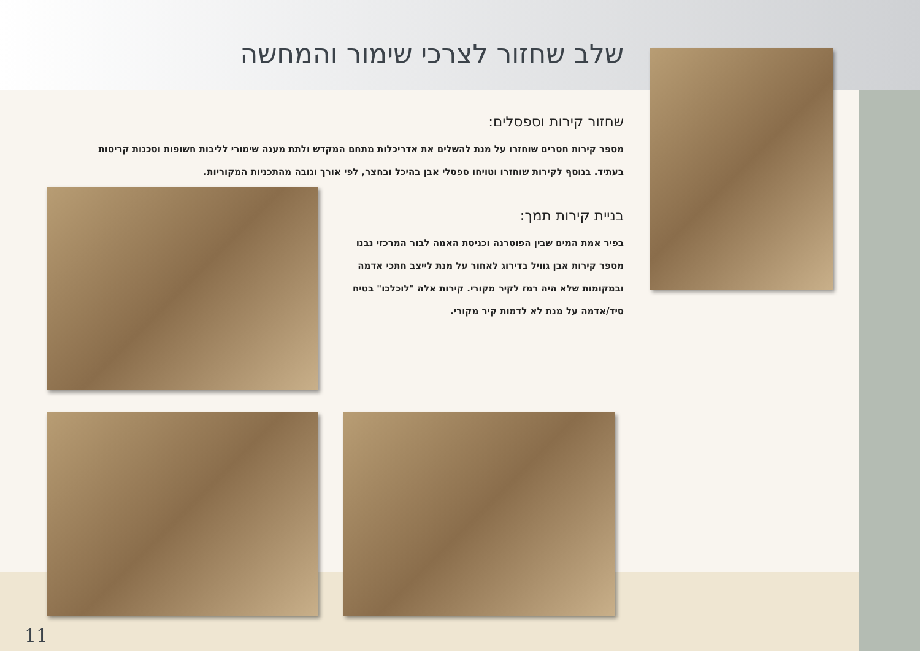שלב שחזור לצרכי שימור והמחשה
שחזור קירות וספסלים:
מספר קירות חסרים שוחזרו על מנת להשלים את אדריכלות מתחם המקדש ולתת מענה שימורי לליבות חשופות וסכנות קריסות בעתיד. בנוסף לקירות שוחזרו וטויחו ספסלי אבן בהיכל ובחצר, לפי אורך וגובה מהתכניות המקוריות.
בניית קירות תמך:
בפיר אמת המים שבין הפוטרנה וכניסת האמה לבור המרכזי נבנו מספר קירות אבן גוויל בדירוג לאחור על מנת לייצב חתכי אדמה ובמקומות שלא היה רמז לקיר מקורי. קירות אלה "לוכלכו" בטיח סיד/אדמה על מנת לא לדמות קיר מקורי.
11